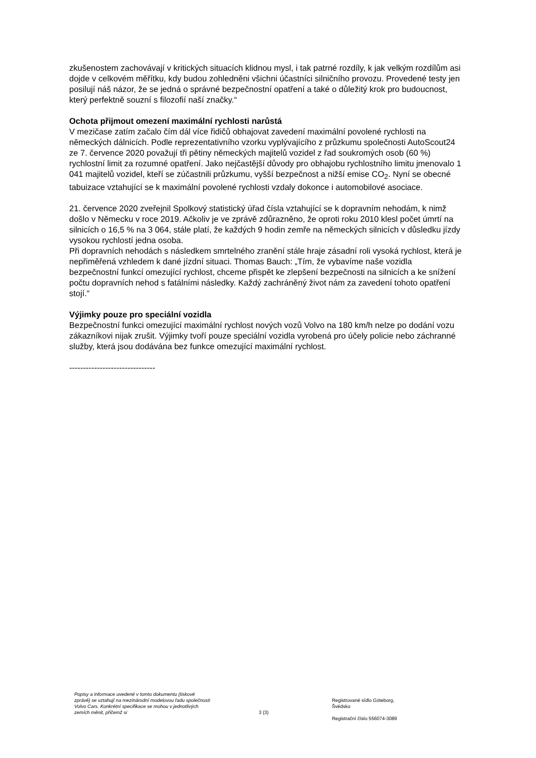zkušenostem zachovávají v kritických situacích klidnou mysl, i tak patrné rozdíly, k jak velkým rozdílům asi dojde v celkovém měřítku, kdy budou zohledněni všichni účastníci silničního provozu. Provedené testy jen posilují náš názor, že se jedná o správné bezpečnostní opatření a také o důležitý krok pro budoucnost, který perfektně souzní s filozofií naší značky.“
Ochota přijmout omezení maximální rychlosti narůstá
V mezičase zatím začalo čím dál více řidičů obhajovat zavedení maximální povolené rychlosti na německých dálnicích. Podle reprezentativního vzorku vyplývajícího z průzkumu společnosti AutoScout24 ze 7. července 2020 považují tři pětiny německých majitelů vozidel z řad soukromých osob (60 %) rychlostní limit za rozumné opatření. Jako nejčastější důvody pro obhajobu rychlostního limitu jmenovalo 1 041 majitelů vozidel, kteří se zúčastnili průzkumu, vyšší bezpečnost a nižší emise CO<sub>2</sub>. Nyní se obecné tabuizace vztahující se k maximální povolené rychlosti vzdaly dokonce i automobilové asociace.
21. července 2020 zveřejnil Spolkový statistický úřad čísla vztahující se k dopravním nehodám, k nimž došlo v Německu v roce 2019. Ačkoliv je ve zprávě zdůrazněno, že oproti roku 2010 klesl počet úmrtí na silnicích o 16,5 % na 3 064, stále platí, že každých 9 hodin zemře na německých silnicích v důsledku jízdy vysokou rychlostí jedna osoba.
Při dopravních nehodách s následkem smrtelného zranění stále hraje zásadní roli vysoká rychlost, která je nepřiměřená vzhledem k dané jízdní situaci. Thomas Bauch: „Tím, že vybavíme naše vozidla bezpečnostní funkcí omezující rychlost, chceme přispět ke zlepšení bezpečnosti na silnicích a ke snížení počtu dopravních nehod s fatálními následky. Každý zachráněný život nám za zavedení tohoto opatření stojí.“
Výjimky pouze pro speciální vozidla
Bezpečnostní funkci omezující maximální rychlost nových vozů Volvo na 180 km/h nelze po dodání vozu zákazníkovi nijak zrušit. Výjimky tvoří pouze speciální vozidla vyrobená pro účely policie nebo záchranné služby, která jsou dodávána bez funkce omezující maximální rychlost.
-------------------------------
Popisy a informace uvedené v tomto dokumentu (tiskové zprávě) se vztahují na mezinárodní modelovou řadu společnosti Volvo Cars. Konkrétní specifikace se mohou v jednotlivých zemích měnit, přičemž si
3 (3)
Registrované sídlo Göteborg,
Švédsko
Registrační číslo 556074-3089